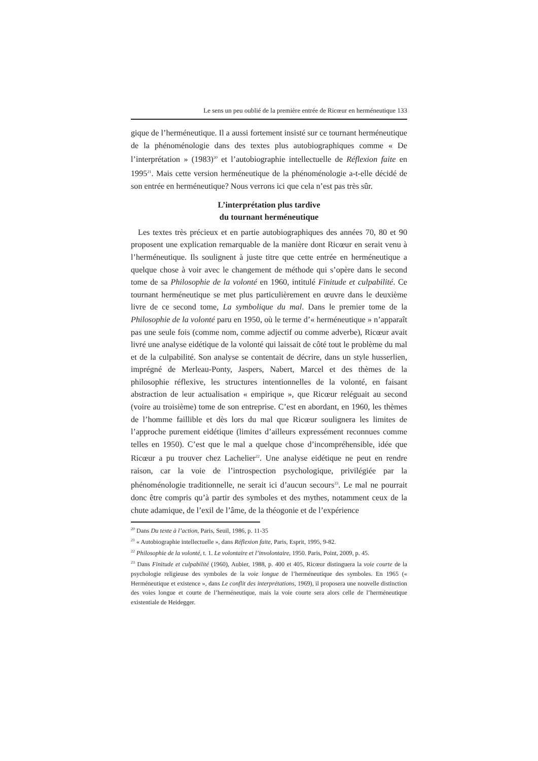Le sens un peu oublié de la première entrée de Ricœur en herméneutique 133
gique de l’herméneutique. Il a aussi fortement insisté sur ce tournant herméneutique de la phénoménologie dans des textes plus autobiographiques comme « De l’interprétation » (1983)<sup>20</sup> et l’autobiographie intellectuelle de Réflexion faite en 1995<sup>21</sup>. Mais cette version herméneutique de la phénoménologie a-t-elle décidé de son entrée en herméneutique? Nous verrons ici que cela n’est pas très sûr.
L’interprétation plus tardive
du tournant herméneutique
Les textes très précieux et en partie autobiographiques des années 70, 80 et 90 proposent une explication remarquable de la manière dont Ricœur en serait venu à l’herméneutique. Ils soulignent à juste titre que cette entrée en herméneutique a quelque chose à voir avec le changement de méthode qui s’opère dans le second tome de sa Philosophie de la volonté en 1960, intitulé Finitude et culpabilité. Ce tournant herméneutique se met plus particulièrement en œuvre dans le deuxième livre de ce second tome, La symbolique du mal. Dans le premier tome de la Philosophie de la volonté paru en 1950, où le terme d’« herméneutique » n’apparaît pas une seule fois (comme nom, comme adjectif ou comme adverbe), Ricœur avait livré une analyse eidétique de la volonté qui laissait de côté tout le problème du mal et de la culpabilité. Son analyse se contentait de décrire, dans un style husserlien, imprégné de Merleau-Ponty, Jaspers, Nabert, Marcel et des thèmes de la philosophie réflexive, les structures intentionnelles de la volonté, en faisant abstraction de leur actualisation « empirique », que Ricœur reléguait au second (voire au troisième) tome de son entreprise. C’est en abordant, en 1960, les thèmes de l’homme faillible et dès lors du mal que Ricœur soulignera les limites de l’approche purement eidétique (limites d’ailleurs expressément reconnues comme telles en 1950). C’est que le mal a quelque chose d’incompréhensible, idée que Ricœur a pu trouver chez Lachelier<sup>22</sup>. Une analyse eidétique ne peut en rendre raison, car la voie de l’introspection psychologique, privilégiée par la phénoménologie traditionnelle, ne serait ici d’aucun secours<sup>23</sup>. Le mal ne pourrait donc être compris qu’à partir des symboles et des mythes, notamment ceux de la chute adamique, de l’exil de l’âme, de la théogonie et de l’expérience
<sup>20</sup> Dans Du texte à l’action, Paris, Seuil, 1986, p. 11-35
<sup>21</sup> « Autobiographie intellectuelle », dans Réflexion faite, Paris, Esprit, 1995, 9-82.
<sup>22</sup> Philosophie de la volonté, t. 1. Le volontaire et l’involontaire, 1950. Paris, Point, 2009, p. 45.
<sup>23</sup> Dans Finitude et culpabilité (1960), Aubier, 1988, p. 400 et 405, Ricœur distinguera la voie courte de la psychologie religieuse des symboles de la voie longue de l’herméneutique des symboles. En 1965 (« Herméneutique et existence », dans Le conflit des interprétations, 1969), il proposera une nouvelle distinction des voies longue et courte de l’herméneutique, mais la voie courte sera alors celle de l’herméneutique existentiale de Heidegger.